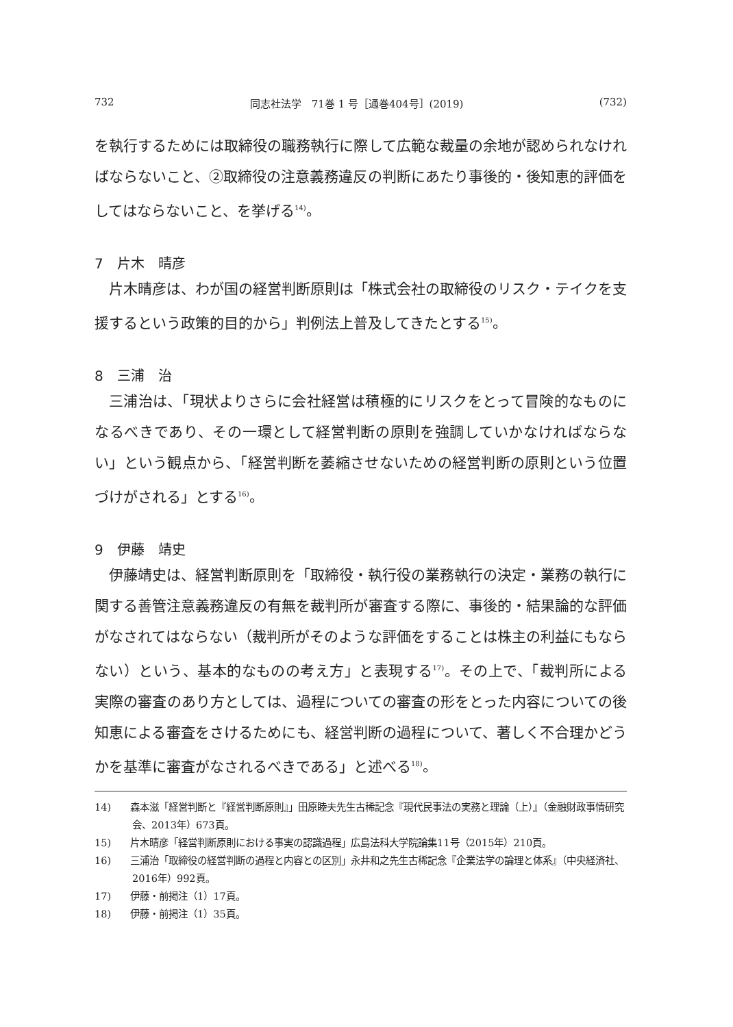732 同志社法学　71巻 1 号［通巻404号］(2019) (732)
を執行するためには取締役の職務執行に際して広範な裁量の余地が認められなければならないこと、②取締役の注意義務違反の判断にあたり事後的・後知恵的評価をしてはならないこと、を挙げる<sup>14)</sup>。
7　片木　晴彦
片木晴彦は、わが国の経営判断原則は「株式会社の取締役のリスク・テイクを支援するという政策的目的から」判例法上普及してきたとする<sup>15)</sup>。
8　三浦　治
三浦治は、「現状よりさらに会社経営は積極的にリスクをとって冒険的なものになるべきであり、その一環として経営判断の原則を強調していかなければならない」という観点から、「経営判断を萎縮させないための経営判断の原則という位置づけがされる」とする<sup>16)</sup>。
9　伊藤　靖史
伊藤靖史は、経営判断原則を「取締役・執行役の業務執行の決定・業務の執行に関する善管注意義務違反の有無を裁判所が審査する際に、事後的・結果論的な評価がなされてはならない（裁判所がそのような評価をすることは株主の利益にもならない）という、基本的なものの考え方」と表現する<sup>17)</sup>。その上で、「裁判所による実際の審査のあり方としては、過程についての審査の形をとった内容についての後知恵による審査をさけるためにも、経営判断の過程について、著しく不合理かどうかを基準に審査がなされるべきである」と述べる<sup>18)</sup>。
14)　　森本滋「経営判断と『経営判断原則』」田原睦夫先生古稀記念『現代民事法の実務と理論（上）』（金融財政事情研究会、2013年）673頁。
15)　　片木晴彦「経営判断原則における事実の認識過程」広島法科大学院論集11号（2015年）210頁。
16)　　三浦治「取締役の経営判断の過程と内容との区別」永井和之先生古稀記念『企業法学の論理と体系』（中央経済社、2016年）992頁。
17)　　伊藤・前掲注（1）17頁。
18)　　伊藤・前掲注（1）35頁。